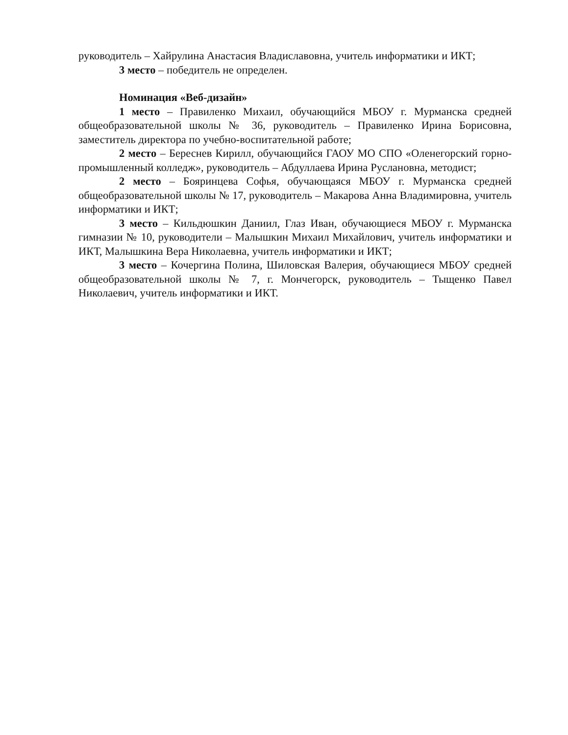руководитель – Хайрулина Анастасия Владиславовна, учитель информатики и ИКТ;
3 место – победитель не определен.
Номинация «Веб-дизайн»
1 место – Правиленко Михаил, обучающийся МБОУ г. Мурманска средней общеобразовательной школы № 36, руководитель – Правиленко Ирина Борисовна, заместитель директора по учебно-воспитательной работе;
2 место – Береснев Кирилл, обучающийся ГАОУ МО СПО «Оленегорский горно-промышленный колледж», руководитель – Абдуллаева Ирина Руслановна, методист;
2 место – Бояринцева Софья, обучающаяся МБОУ г. Мурманска средней общеобразовательной школы № 17, руководитель – Макарова Анна Владимировна, учитель информатики и ИКТ;
3 место – Кильдюшкин Даниил, Глаз Иван, обучающиеся МБОУ г. Мурманска гимназии № 10, руководители – Малышкин Михаил Михайлович, учитель информатики и ИКТ, Малышкина Вера Николаевна, учитель информатики и ИКТ;
3 место – Кочергина Полина, Шиловская Валерия, обучающиеся МБОУ средней общеобразовательной школы № 7, г. Мончегорск, руководитель – Тыщенко Павел Николаевич, учитель информатики и ИКТ.